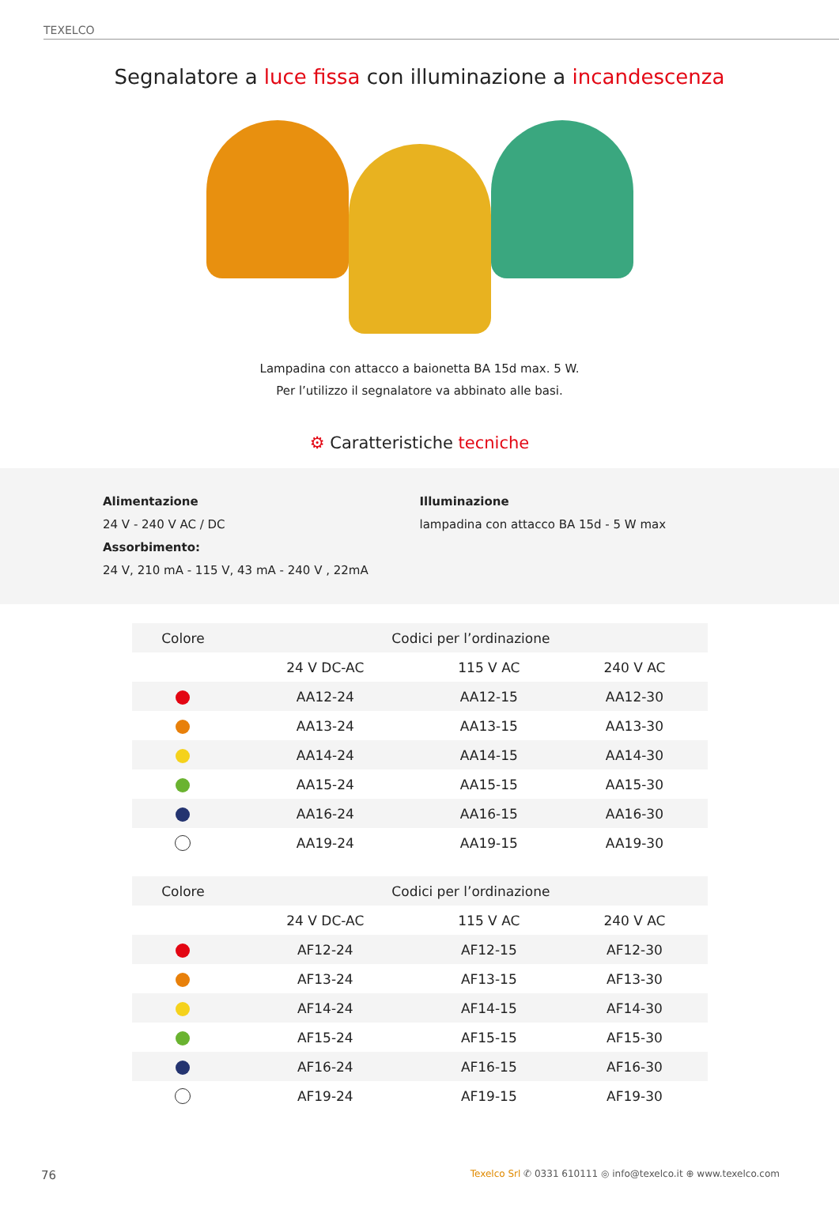TEXELCO
Segnalatore a luce fissa con illuminazione a incandescenza
Lampadina con attacco a baionetta BA 15d max. 5 W.
Per l’utilizzo il segnalatore va abbinato alle basi.
⚙ Caratteristiche tecniche
Alimentazione
24 V - 240 V AC / DC
Assorbimento:
24 V, 210 mA - 115 V, 43 mA - 240 V , 22mA
Illuminazione
lampadina con attacco BA 15d - 5 W max
| Colore | Codici per l’ordinazione | | |
| --- | --- | --- | --- |
| | 24 V DC-AC | 115 V AC | 240 V AC |
| | AA12-24 | AA12-15 | AA12-30 |
| | AA13-24 | AA13-15 | AA13-30 |
| | AA14-24 | AA14-15 | AA14-30 |
| | AA15-24 | AA15-15 | AA15-30 |
| | AA16-24 | AA16-15 | AA16-30 |
| | AA19-24 | AA19-15 | AA19-30 |
| Colore | Codici per l’ordinazione | | |
| --- | --- | --- | --- |
| | 24 V DC-AC | 115 V AC | 240 V AC |
| | AF12-24 | AF12-15 | AF12-30 |
| | AF13-24 | AF13-15 | AF13-30 |
| | AF14-24 | AF14-15 | AF14-30 |
| | AF15-24 | AF15-15 | AF15-30 |
| | AF16-24 | AF16-15 | AF16-30 |
| | AF19-24 | AF19-15 | AF19-30 |
76 Texelco Srl ✆ 0331 610111 ◎ info@texelco.it ⊕ www.texelco.com